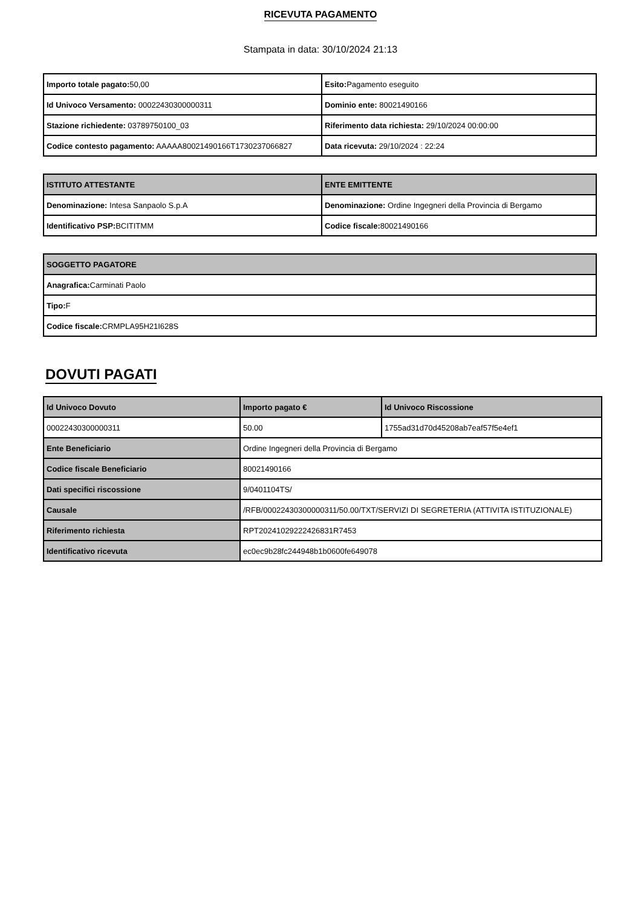RICEVUTA PAGAMENTO
Stampata in data: 30/10/2024 21:13
| Importo totale pagato: 50,00 | Esito: Pagamento eseguito |
| Id Univoco Versamento: 00022430300000311 | Dominio ente: 80021490166 |
| Stazione richiedente: 03789750100_03 | Riferimento data richiesta: 29/10/2024 00:00:00 |
| Codice contesto pagamento: AAAAA80021490166T1730237066827 | Data ricevuta: 29/10/2024 : 22:24 |
| ISTITUTO ATTESTANTE | ENTE EMITTENTE |
| --- | --- |
| Denominazione: Intesa Sanpaolo S.p.A | Denominazione: Ordine Ingegneri della Provincia di Bergamo |
| Identificativo PSP: BCITITMM | Codice fiscale: 80021490166 |
| SOGGETTO PAGATORE |
| --- |
| Anagrafica: Carminati Paolo |
| Tipo: F |
| Codice fiscale: CRMPLA95H21I628S |
DOVUTI PAGATI
| Id Univoco Dovuto | Importo pagato € | Id Univoco Riscossione |
| --- | --- | --- |
| 00022430300000311 | 50.00 | 1755ad31d70d45208ab7eaf57f5e4ef1 |
| Ente Beneficiario | Ordine Ingegneri della Provincia di Bergamo | |
| Codice fiscale Beneficiario | 80021490166 | |
| Dati specifici riscossione | 9/0401104TS/ | |
| Causale | /RFB/00022430300000311/50.00/TXT/SERVIZI DI SEGRETERIA (ATTIVITA ISTITUZIONALE) | |
| Riferimento richiesta | RPT20241029222426831R7453 | |
| Identificativo ricevuta | ec0ec9b28fc244948b1b0600fe649078 | |